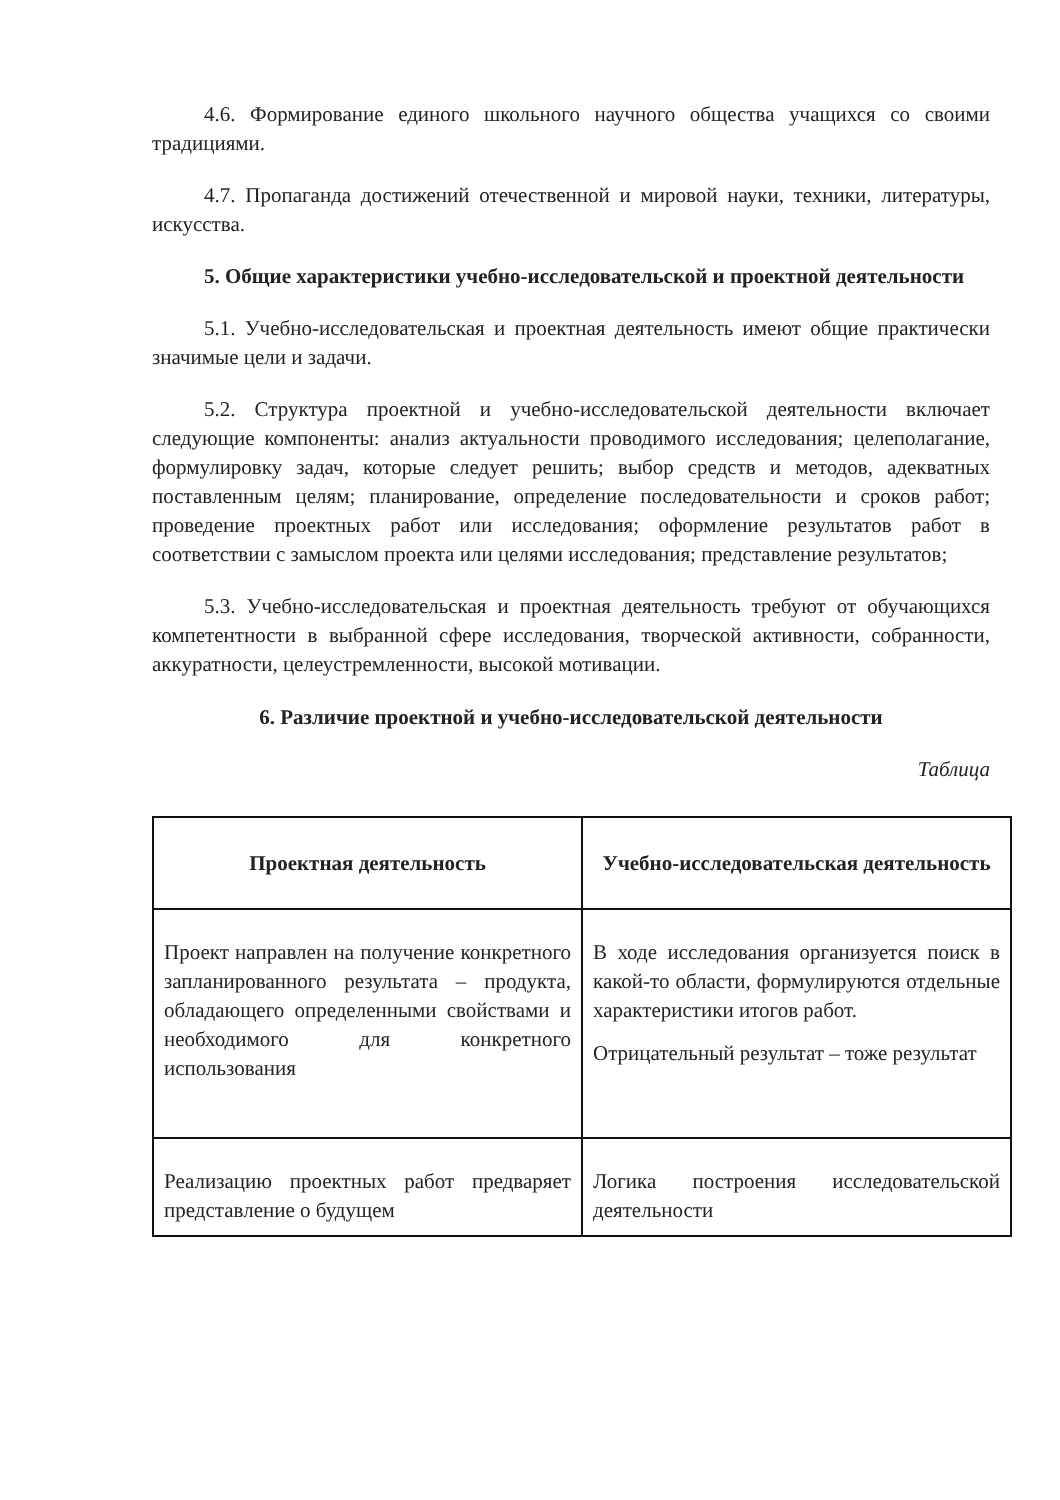4.6. Формирование единого школьного научного общества учащихся со своими традициями.
4.7. Пропаганда достижений отечественной и мировой науки, техники, литературы, искусства.
5. Общие характеристики учебно-исследовательской и проектной деятельности
5.1. Учебно-исследовательская и проектная деятельность имеют общие практически значимые цели и задачи.
5.2. Структура проектной и учебно-исследовательской деятельности включает следующие компоненты: анализ актуальности проводимого исследования; целеполагание, формулировку задач, которые следует решить; выбор средств и методов, адекватных поставленным целям; планирование, определение последовательности и сроков работ; проведение проектных работ или исследования; оформление результатов работ в соответствии с замыслом проекта или целями исследования; представление результатов;
5.3. Учебно-исследовательская и проектная деятельность требуют от обучающихся компетентности в выбранной сфере исследования, творческой активности, собранности, аккуратности, целеустремленности, высокой мотивации.
6. Различие проектной и учебно-исследовательской деятельности
Таблица
| Проектная деятельность | Учебно-исследовательская деятельность |
| --- | --- |
| Проект направлен на получение конкретного запланированного результата – продукта, обладающего определенными свойствами и необходимого для конкретного использования | В ходе исследования организуется поиск в какой-то области, формулируются отдельные характеристики итогов работ. Отрицательный результат – тоже результат |
| Реализацию проектных работ предваряет представление о будущем | Логика построения исследовательской деятельности |